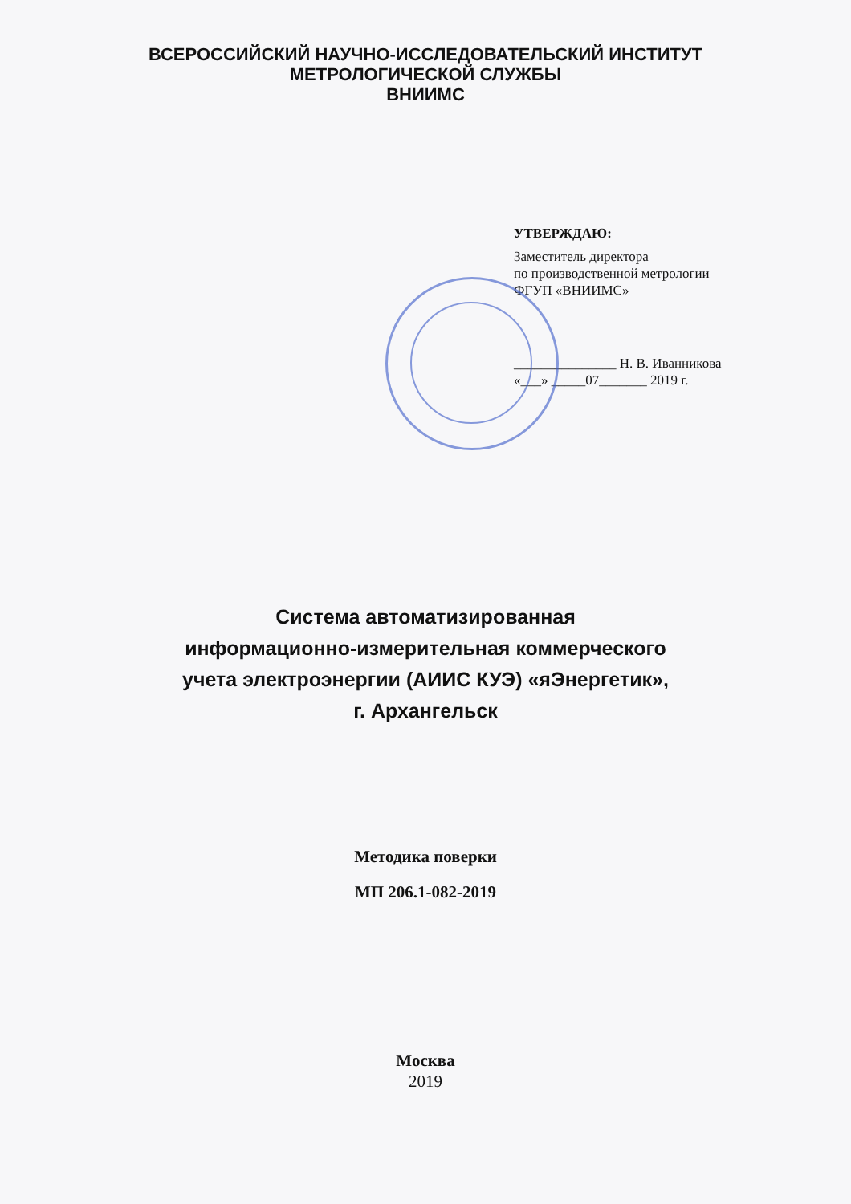ВСЕРОССИЙСКИЙ НАУЧНО-ИССЛЕДОВАТЕЛЬСКИЙ ИНСТИТУТ
МЕТРОЛОГИЧЕСКОЙ СЛУЖБЫ
ВНИИМС
УТВЕРЖДАЮ:
Заместитель директора
по производственной метрологии
ФГУП «ВНИИМС»
_______________ Н. В. Иванникова
«___» _____07_______ 2019 г.
Система автоматизированная
информационно-измерительная коммерческого
учета электроэнергии (АИИС КУЭ) «яЭнергетик»,
г. Архангельск
Методика поверки
МП 206.1-082-2019
Москва
2019